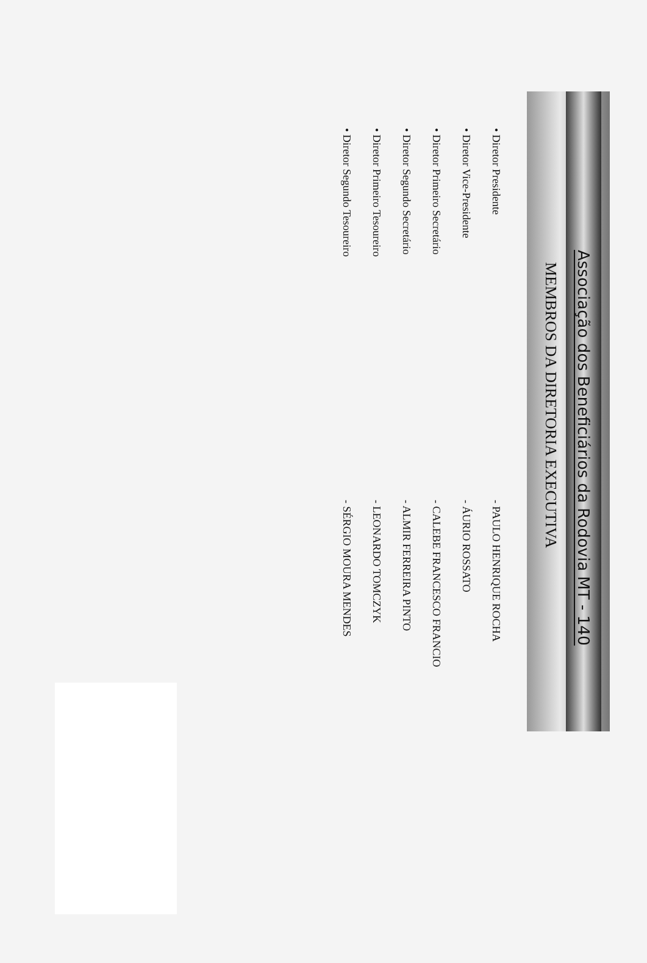Associação dos Beneficiários da Rodovia MT - 140
MEMBROS DA DIRETORIA EXECUTIVA
• Diretor Presidente
- PAULO HENRIQUE ROCHA
• Diretor Vice-Presidente
- ÁURIO ROSSATO
• Diretor Primeiro Secretário
- CALEBE FRANCESCO FRANCIO
• Diretor Segundo Secretário
- ALMIR FERREIRA PINTO
• Diretor Primeiro Tesoureiro
- LEONARDO TOMCZYK
• Diretor Segundo Tesoureiro
- SÉRGIO MOURA MENDES